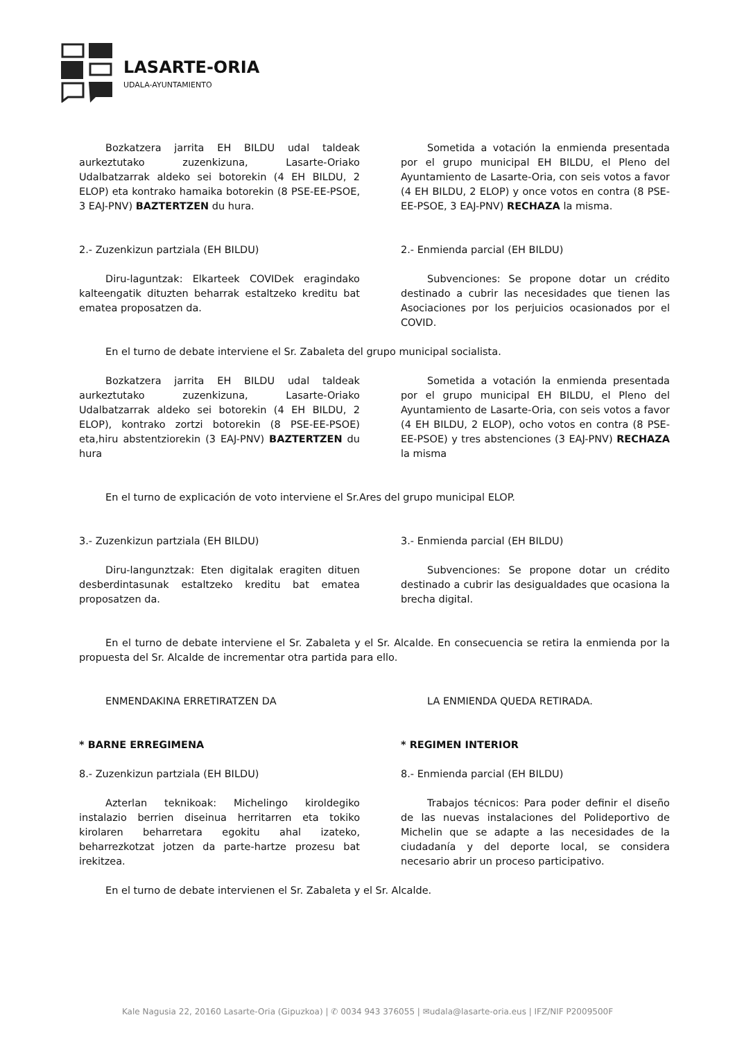LASARTE-ORIA
UDALA-AYUNTAMIENTO
Bozkatzera jarrita EH BILDU udal taldeak aurkeztutako zuzenkizuna, Lasarte-Oriako Udalbatzarrak aldeko sei botorekin (4 EH BILDU, 2 ELOP) eta kontrako hamaika botorekin (8 PSE-EE-PSOE, 3 EAJ-PNV) BAZTERTZEN du hura.
Sometida a votación la enmienda presentada por el grupo municipal EH BILDU, el Pleno del Ayuntamiento de Lasarte-Oria, con seis votos a favor (4 EH BILDU, 2 ELOP) y once votos en contra (8 PSE-EE-PSOE, 3 EAJ-PNV) RECHAZA la misma.
2.- Zuzenkizun partziala (EH BILDU)
Diru-laguntzak: Elkarteek COVIDek eragindako kalteengatik dituzten beharrak estaltzeko kreditu bat ematea proposatzen da.
2.- Enmienda parcial (EH BILDU)
Subvenciones: Se propone dotar un crédito destinado a cubrir las necesidades que tienen las Asociaciones por los perjuicios ocasionados por el COVID.
En el turno de debate interviene el Sr. Zabaleta del grupo municipal socialista.
Bozkatzera jarrita EH BILDU udal taldeak aurkeztutako zuzenkizuna, Lasarte-Oriako Udalbatzarrak aldeko sei botorekin (4 EH BILDU, 2 ELOP), kontrako zortzi botorekin (8 PSE-EE-PSOE) eta,hiru abstentziorekin (3 EAJ-PNV) BAZTERTZEN du hura
Sometida a votación la enmienda presentada por el grupo municipal EH BILDU, el Pleno del Ayuntamiento de Lasarte-Oria, con seis votos a favor (4 EH BILDU, 2 ELOP), ocho votos en contra (8 PSE-EE-PSOE) y tres abstenciones (3 EAJ-PNV) RECHAZA la misma
En el turno de explicación de voto interviene el Sr.Ares del grupo municipal ELOP.
3.- Zuzenkizun partziala (EH BILDU)
Diru-langunztzak: Eten digitalak eragiten dituen desberdintasunak estaltzeko kreditu bat ematea proposatzen da.
3.- Enmienda parcial (EH BILDU)
Subvenciones: Se propone dotar un crédito destinado a cubrir las desigualdades que ocasiona la brecha digital.
En el turno de debate interviene el Sr. Zabaleta y el Sr. Alcalde. En consecuencia se retira la enmienda por la propuesta del Sr. Alcalde de incrementar otra partida para ello.
ENMENDAKINA ERRETIRATZEN DA LA ENMIENDA QUEDA RETIRADA.
* BARNE ERREGIMENA
8.- Zuzenkizun partziala (EH BILDU)
Azterlan teknikoak: Michelingo kiroldegiko instalazio berrien diseinua herritarren eta tokiko kirolaren beharretara egokitu ahal izateko, beharrezkotzat jotzen da parte-hartze prozesu bat irekitzea.
* REGIMEN INTERIOR
8.- Enmienda parcial (EH BILDU)
Trabajos técnicos: Para poder definir el diseño de las nuevas instalaciones del Polideportivo de Michelin que se adapte a las necesidades de la ciudadanía y del deporte local, se considera necesario abrir un proceso participativo.
En el turno de debate intervienen el Sr. Zabaleta y el Sr. Alcalde.
Kale Nagusia 22, 20160 Lasarte-Oria (Gipuzkoa) | ✆ 0034 943 376055 | ✉udala@lasarte-oria.eus | IFZ/NIF P2009500F